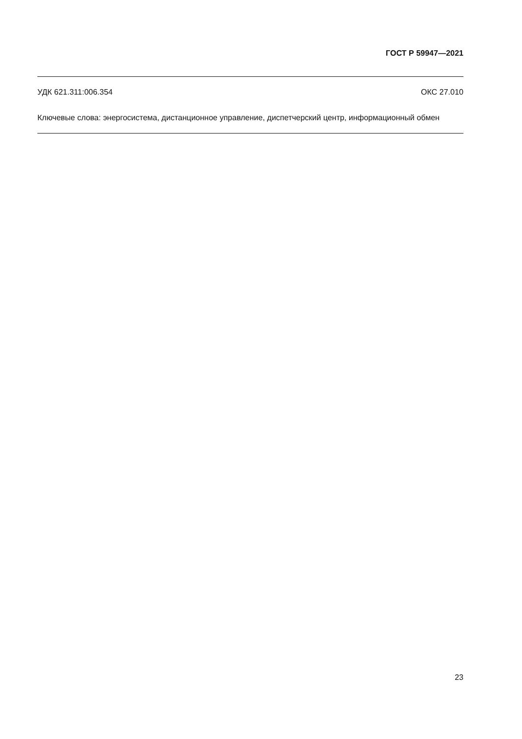ГОСТ Р 59947—2021
УДК 621.311:006.354 ОКС 27.010
Ключевые слова: энергосистема, дистанционное управление, диспетчерский центр, информационный обмен
23